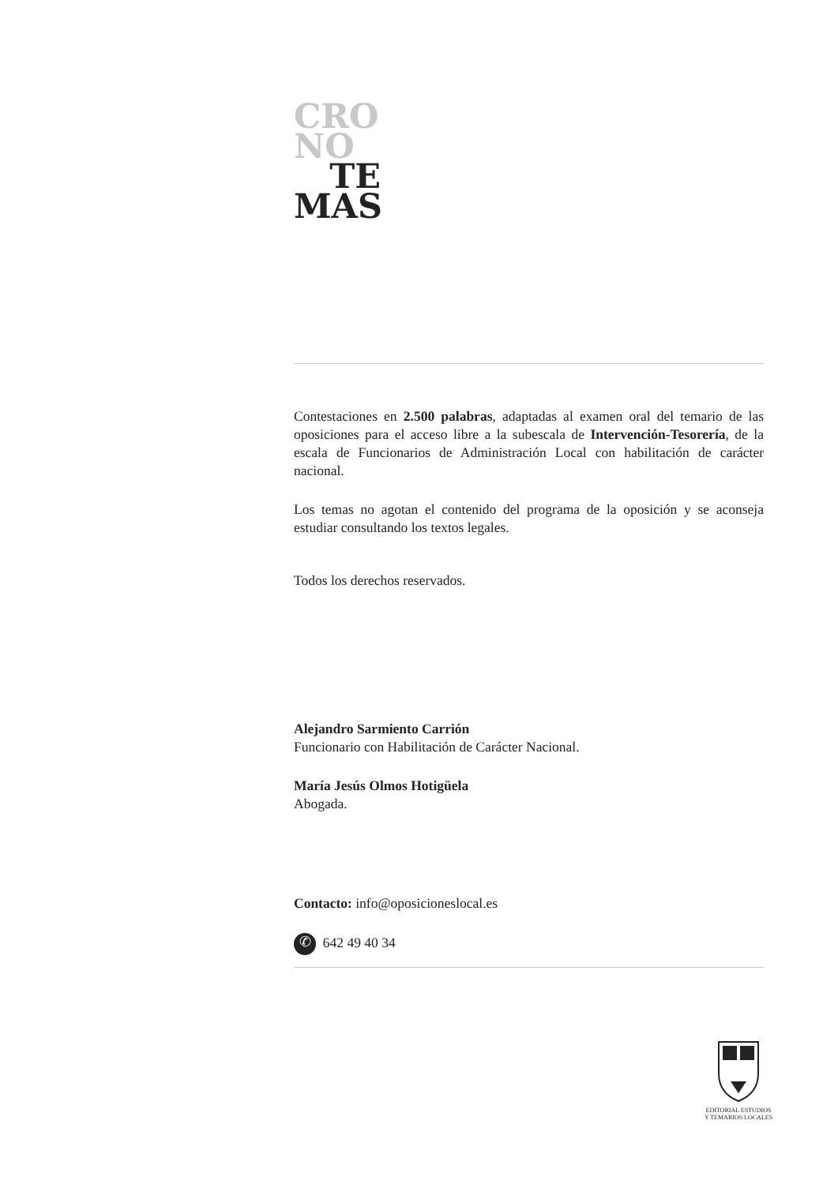CRO
NO
TE
MAS
Contestaciones en 2.500 palabras, adaptadas al examen oral del temario de las oposiciones para el acceso libre a la subescala de Intervención-Tesorería, de la escala de Funcionarios de Administración Local con habilitación de carácter nacional.
Los temas no agotan el contenido del programa de la oposición y se aconseja estudiar consultando los textos legales.
Todos los derechos reservados.
Alejandro Sarmiento Carrión
Funcionario con Habilitación de Carácter Nacional.
María Jesús Olmos Hotigüela
Abogada.
Contacto: info@oposicioneslocal.es
✆ 642 49 40 34
EDITORIAL ESTUDIOS
Y TEMARIOS LOCALES